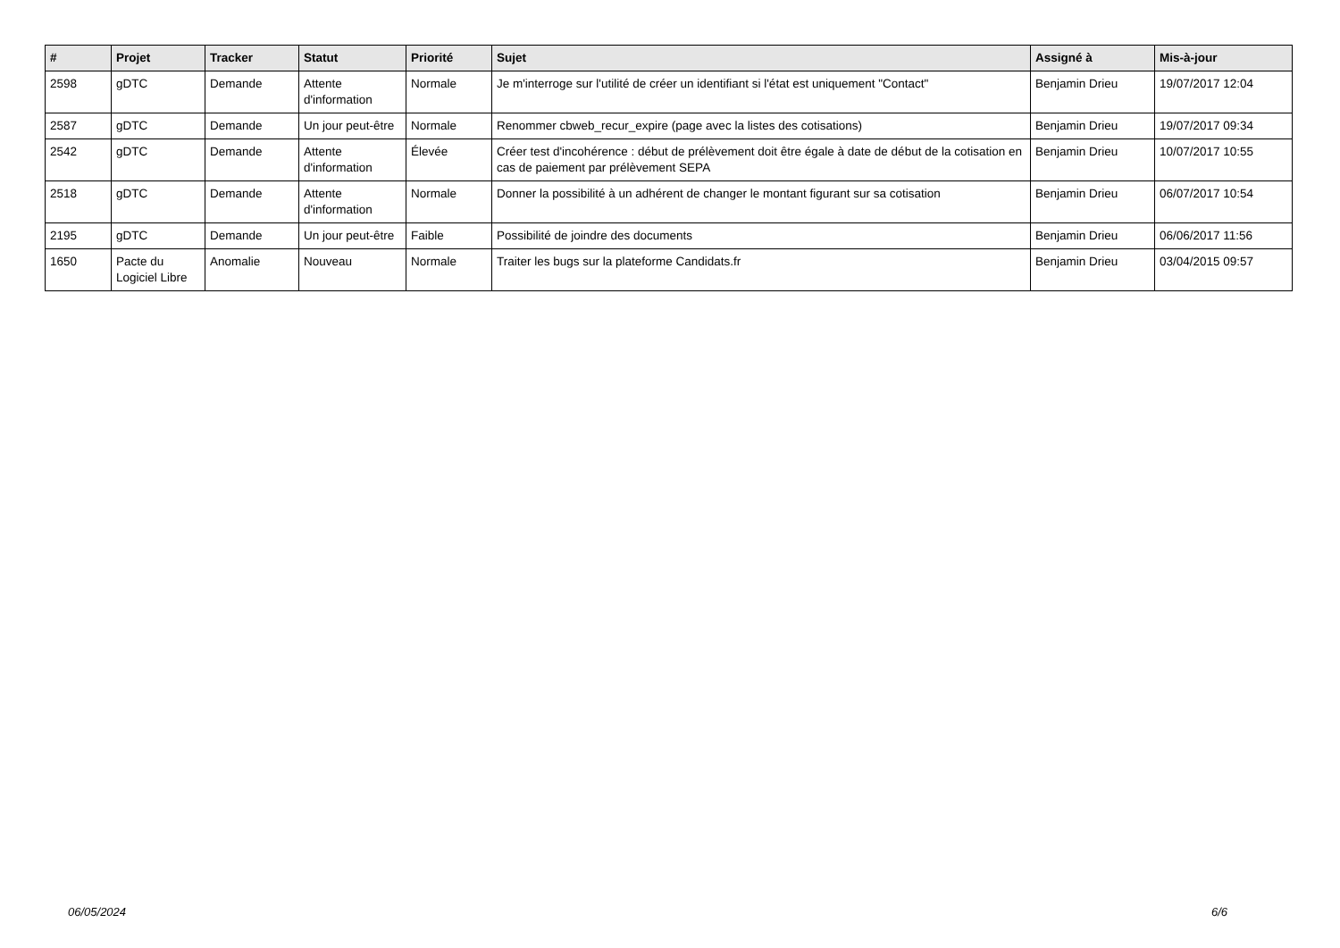| # | Projet | Tracker | Statut | Priorité | Sujet | Assigné à | Mis-à-jour |
| --- | --- | --- | --- | --- | --- | --- | --- |
| 2598 | gDTC | Demande | Attente d'information | Normale | Je m'interroge sur l'utilité de créer un identifiant si l'état est uniquement "Contact" | Benjamin Drieu | 19/07/2017 12:04 |
| 2587 | gDTC | Demande | Un jour peut-être | Normale | Renommer cbweb_recur_expire (page avec la listes des cotisations) | Benjamin Drieu | 19/07/2017 09:34 |
| 2542 | gDTC | Demande | Attente d'information | Élevée | Créer test d'incohérence : début de prélèvement doit être égale à date de début de la cotisation en cas de paiement par prélèvement SEPA | Benjamin Drieu | 10/07/2017 10:55 |
| 2518 | gDTC | Demande | Attente d'information | Normale | Donner la possibilité à un adhérent de changer le montant figurant sur sa cotisation | Benjamin Drieu | 06/07/2017 10:54 |
| 2195 | gDTC | Demande | Un jour peut-être | Faible | Possibilité de joindre des documents | Benjamin Drieu | 06/06/2017 11:56 |
| 1650 | Pacte du Logiciel Libre | Anomalie | Nouveau | Normale | Traiter les bugs sur la plateforme Candidats.fr | Benjamin Drieu | 03/04/2015 09:57 |
06/05/2024 6/6